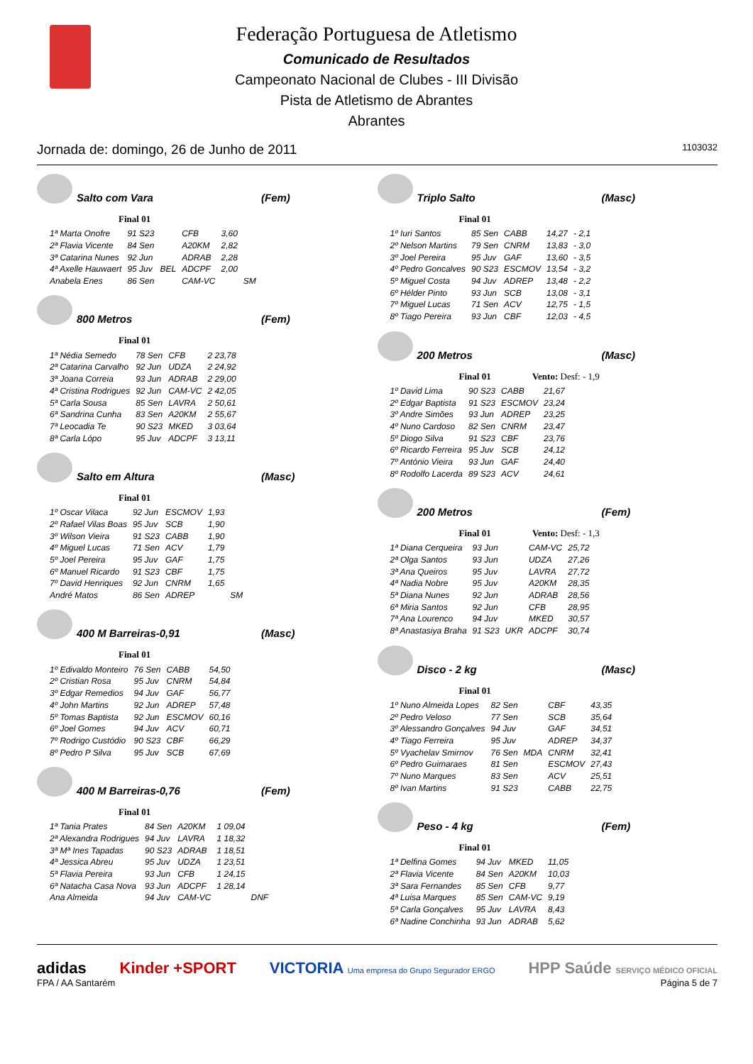Federação Portuguesa de Atletismo
Comunicado de Resultados
Campeonato Nacional de Clubes - III Divisão
Pista de Atletismo de Abrantes
Abrantes
Jornada de: domingo, 26 de Junho de 2011 1103032
Salto com Vara (Fem)
Final 01
| 1ª Marta Onofre | 91 S23 | | CFB | 3,60 | |
| 2ª Flavia Vicente | 84 Sen | | A20KM | 2,82 | |
| 3ª Catarina Nunes | 92 Jun | | ADRAB | 2,28 | |
| 4ª Axelle Hauwaert | 95 Juv | BEL | ADCPF | 2,00 | |
| Anabela Enes | 86 Sen | | CAM-VC | | SM |
800 Metros (Fem)
Final 01
| 1ª Nédia Semedo | 78 Sen | CFB | 2 23,78 |
| 2ª Catarina Carvalho | 92 Jun | UDZA | 2 24,92 |
| 3ª Joana Correia | 93 Jun | ADRAB | 2 29,00 |
| 4ª Cristina Rodrigues | 92 Jun | CAM-VC | 2 42,05 |
| 5ª Carla Sousa | 85 Sen | LAVRA | 2 50,61 |
| 6ª Sandrina Cunha | 83 Sen | A20KM | 2 55,67 |
| 7ª Leocadia Te | 90 S23 | MKED | 3 03,64 |
| 8ª Carla Lópo | 95 Juv | ADCPF | 3 13,11 |
Salto em Altura (Masc)
Final 01
| 1º Oscar Vilaca | 92 Jun | ESCMOV | 1,93 | |
| 2º Rafael Vilas Boas | 95 Juv | SCB | 1,90 | |
| 3º Wilson Vieira | 91 S23 | CABB | 1,90 | |
| 4º Miguel Lucas | 71 Sen | ACV | 1,79 | |
| 5º Joel Pereira | 95 Juv | GAF | 1,75 | |
| 6º Manuel Ricardo | 91 S23 | CBF | 1,75 | |
| 7º David Henriques | 92 Jun | CNRM | 1,65 | |
| André Matos | 86 Sen | ADREP | | SM |
400 M Barreiras-0,91 (Masc)
Final 01
| 1º Edivaldo Monteiro | 76 Sen | CABB | 54,50 |
| 2º Cristian Rosa | 95 Juv | CNRM | 54,84 |
| 3º Edgar Remedios | 94 Juv | GAF | 56,77 |
| 4º John Martins | 92 Jun | ADREP | 57,48 |
| 5º Tomas Baptista | 92 Jun | ESCMOV | 60,16 |
| 6º Joel Gomes | 94 Juv | ACV | 60,71 |
| 7º Rodrigo Custódio | 90 S23 | CBF | 66,29 |
| 8º Pedro P Silva | 95 Juv | SCB | 67,69 |
400 M Barreiras-0,76 (Fem)
Final 01
| 1ª Tania Prates | 84 Sen | A20KM | 1 09,04 | |
| 2ª Alexandra Rodrigues | 94 Juv | LAVRA | 1 18,32 | |
| 3ª Mª Ines Tapadas | 90 S23 | ADRAB | 1 18,51 | |
| 4ª Jessica Abreu | 95 Juv | UDZA | 1 23,51 | |
| 5ª Flavia Pereira | 93 Jun | CFB | 1 24,15 | |
| 6ª Natacha Casa Nova | 93 Jun | ADCPF | 1 28,14 | |
| Ana Almeida | 94 Juv | CAM-VC | | DNF |
Triplo Salto (Masc)
Final 01
| 1º Iuri Santos | 85 Sen | CABB | 14,27 | - 2,1 |
| 2º Nelson Martins | 79 Sen | CNRM | 13,83 | - 3,0 |
| 3º Joel Pereira | 95 Juv | GAF | 13,60 | - 3,5 |
| 4º Pedro Goncalves | 90 S23 | ESCMOV | 13,54 | - 3,2 |
| 5º Miguel Costa | 94 Juv | ADREP | 13,48 | - 2,2 |
| 6º Hélder Pinto | 93 Jun | SCB | 13,08 | - 3,1 |
| 7º Miguel Lucas | 71 Sen | ACV | 12,75 | - 1,5 |
| 8º Tiago Pereira | 93 Jun | CBF | 12,03 | - 4,5 |
200 Metros (Masc)
Final 01 Vento: Desf: - 1,9
| 1º David Lima | 90 S23 | CABB | 21,67 |
| 2º Edgar Baptista | 91 S23 | ESCMOV | 23,24 |
| 3º Andre Simões | 93 Jun | ADREP | 23,25 |
| 4º Nuno Cardoso | 82 Sen | CNRM | 23,47 |
| 5º Diogo Silva | 91 S23 | CBF | 23,76 |
| 6º Ricardo Ferreira | 95 Juv | SCB | 24,12 |
| 7º António Vieira | 93 Jun | GAF | 24,40 |
| 8º Rodolfo Lacerda | 89 S23 | ACV | 24,61 |
200 Metros (Fem)
Final 01 Vento: Desf: - 1,3
| 1ª Diana Cerqueira | 93 Jun | | CAM-VC | 25,72 |
| 2ª Olga Santos | 93 Jun | | UDZA | 27,26 |
| 3ª Ana Queiros | 95 Juv | | LAVRA | 27,72 |
| 4ª Nadia Nobre | 95 Juv | | A20KM | 28,35 |
| 5ª Diana Nunes | 92 Jun | | ADRAB | 28,56 |
| 6ª Miria Santos | 92 Jun | | CFB | 28,95 |
| 7ª Ana Lourenco | 94 Juv | | MKED | 30,57 |
| 8ª Anastasiya Braha | 91 S23 | UKR | ADCPF | 30,74 |
Disco - 2 kg (Masc)
Final 01
| 1º Nuno Almeida Lopes | 82 Sen | | CBF | 43,35 |
| 2º Pedro Veloso | 77 Sen | | SCB | 35,64 |
| 3º Alessandro Gonçalves | 94 Juv | | GAF | 34,51 |
| 4º Tiago Ferreira | 95 Juv | | ADREP | 34,37 |
| 5º Vyachelav Smirnov | 76 Sen | MDA | CNRM | 32,41 |
| 6º Pedro Guimaraes | 81 Sen | | ESCMOV | 27,43 |
| 7º Nuno Marques | 83 Sen | | ACV | 25,51 |
| 8º Ivan Martins | 91 S23 | | CABB | 22,75 |
Peso - 4 kg (Fem)
Final 01
| 1ª Delfina Gomes | 94 Juv | MKED | 11,05 |
| 2ª Flavia Vicente | 84 Sen | A20KM | 10,03 |
| 3ª Sara Fernandes | 85 Sen | CFB | 9,77 |
| 4ª Luisa Marques | 85 Sen | CAM-VC | 9,19 |
| 5ª Carla Gonçalves | 95 Juv | LAVRA | 8,43 |
| 6ª Nadine Conchinha | 93 Jun | ADRAB | 5,62 |
adidas Kinder +SPORT VICTORIA Uma empresa do Grupo Segurador ERGO HPP Saúde SERVIÇO MÉDICO OFICIAL
FPA / AA Santarém Página 5 de 7